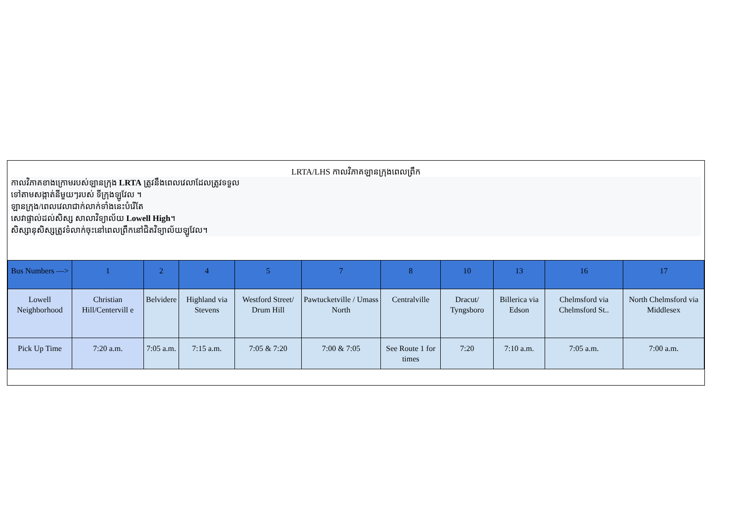LRTA/LHS កាលវិភាគឡានក្រុងពេលព្រឹក
កាលវិភាគខាងក្រោមរបស់ឡានក្រុង LRTA ត្រូវនឹងពេលវេលាដែលត្រូវទទួល
ទៅតាមសង្កាត់នីមួយៗរបស់ ទីក្រុងឡូវែល ។
ឡានក្រុង/ពេលវេលាជាក់លាក់ទាំងនេះបំរើតែ
សេវាផ្ទាល់ដល់សិស្ស សាលាវិទ្យាល័យ Lowell High។
សិស្សានុសិស្សត្រូវទំលាក់ចុះនៅពេលព្រឹកនៅជិតវិទ្យាល័យឡូវែល។
| Bus Numbers —> | 1 | 2 | 4 | 5 | 7 | 8 | 10 | 13 | 16 | 17 |
| --- | --- | --- | --- | --- | --- | --- | --- | --- | --- | --- |
| Lowell Neighborhood | Christian Hill/Centervill e | Belvidere | Highland via Stevens | Westford Street/ Drum Hill | Pawtucketville / Umass North | Centralville | Dracut/ Tyngsboro | Billerica via Edson | Chelmsford via Chelmsford St.. | North Chelmsford via Middlesex |
| Pick Up Time | 7:20 a.m. | 7:05 a.m. | 7:15 a.m. | 7:05 & 7:20 | 7:00 & 7:05 | See Route 1 for times | 7:20 | 7:10 a.m. | 7:05 a.m. | 7:00 a.m. |